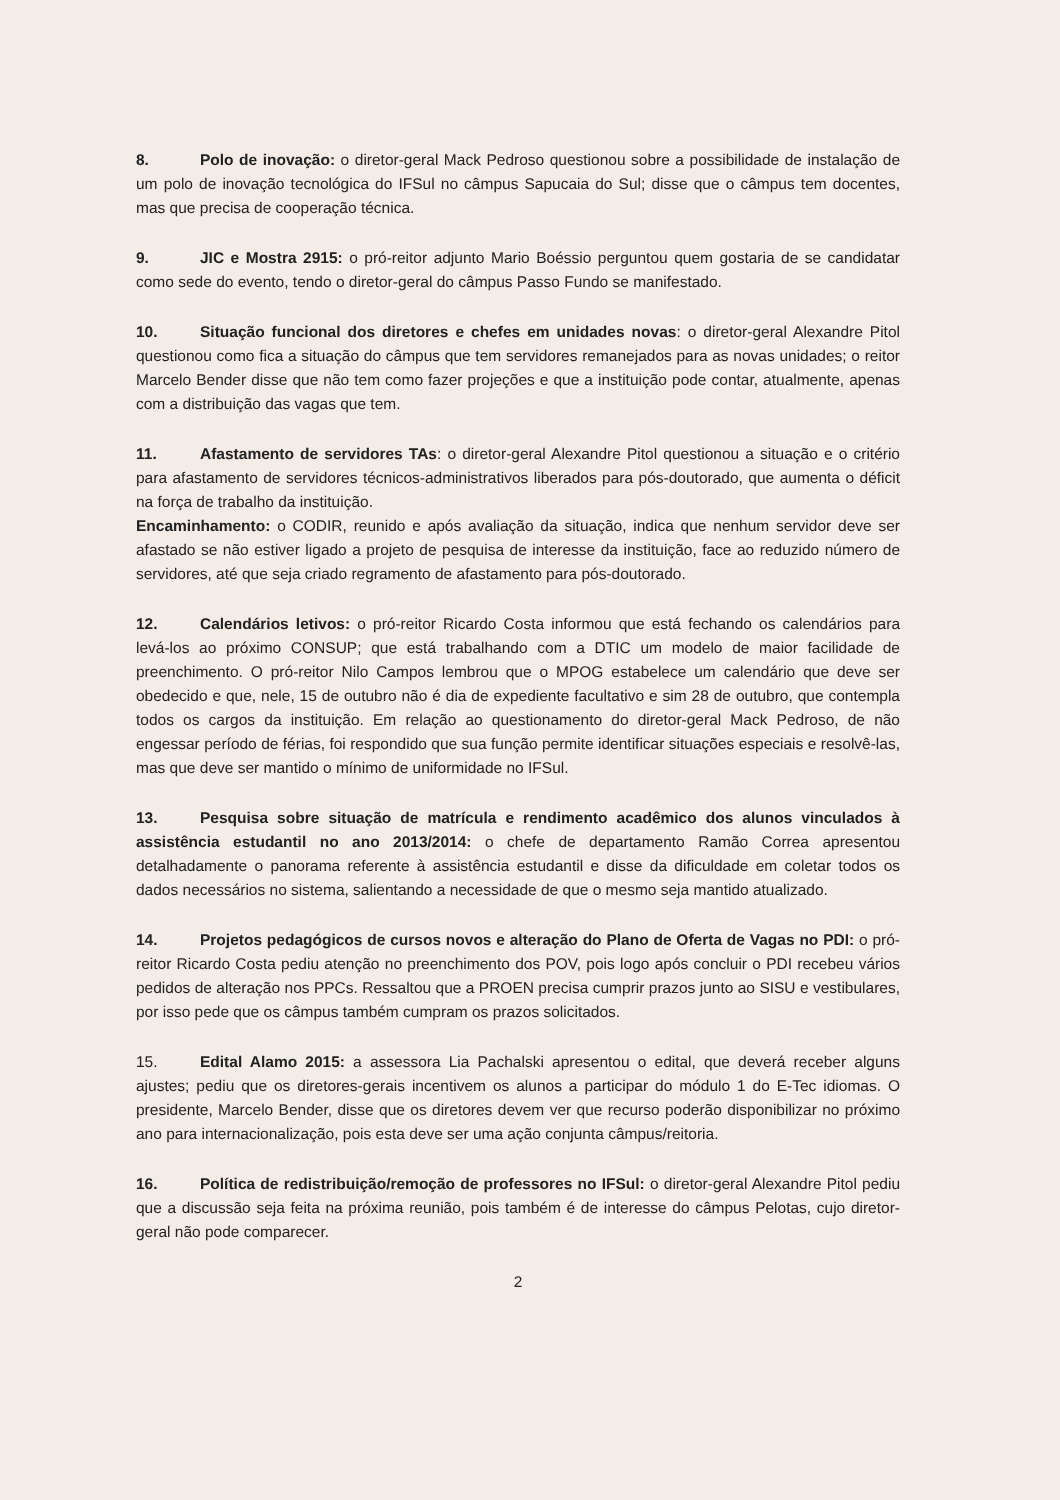8. Polo de inovação: o diretor-geral Mack Pedroso questionou sobre a possibilidade de instalação de um polo de inovação tecnológica do IFSul no câmpus Sapucaia do Sul; disse que o câmpus tem docentes, mas que precisa de cooperação técnica.
9. JIC e Mostra 2915: o pró-reitor adjunto Mario Boéssio perguntou quem gostaria de se candidatar como sede do evento, tendo o diretor-geral do câmpus Passo Fundo se manifestado.
10. Situação funcional dos diretores e chefes em unidades novas: o diretor-geral Alexandre Pitol questionou como fica a situação do câmpus que tem servidores remanejados para as novas unidades; o reitor Marcelo Bender disse que não tem como fazer projeções e que a instituição pode contar, atualmente, apenas com a distribuição das vagas que tem.
11. Afastamento de servidores TAs: o diretor-geral Alexandre Pitol questionou a situação e o critério para afastamento de servidores técnicos-administrativos liberados para pós-doutorado, que aumenta o déficit na força de trabalho da instituição.
Encaminhamento: o CODIR, reunido e após avaliação da situação, indica que nenhum servidor deve ser afastado se não estiver ligado a projeto de pesquisa de interesse da instituição, face ao reduzido número de servidores, até que seja criado regramento de afastamento para pós-doutorado.
12. Calendários letivos: o pró-reitor Ricardo Costa informou que está fechando os calendários para levá-los ao próximo CONSUP; que está trabalhando com a DTIC um modelo de maior facilidade de preenchimento. O pró-reitor Nilo Campos lembrou que o MPOG estabelece um calendário que deve ser obedecido e que, nele, 15 de outubro não é dia de expediente facultativo e sim 28 de outubro, que contempla todos os cargos da instituição. Em relação ao questionamento do diretor-geral Mack Pedroso, de não engessar período de férias, foi respondido que sua função permite identificar situações especiais e resolvê-las, mas que deve ser mantido o mínimo de uniformidade no IFSul.
13. Pesquisa sobre situação de matrícula e rendimento acadêmico dos alunos vinculados à assistência estudantil no ano 2013/2014: o chefe de departamento Ramão Correa apresentou detalhadamente o panorama referente à assistência estudantil e disse da dificuldade em coletar todos os dados necessários no sistema, salientando a necessidade de que o mesmo seja mantido atualizado.
14. Projetos pedagógicos de cursos novos e alteração do Plano de Oferta de Vagas no PDI: o pró-reitor Ricardo Costa pediu atenção no preenchimento dos POV, pois logo após concluir o PDI recebeu vários pedidos de alteração nos PPCs. Ressaltou que a PROEN precisa cumprir prazos junto ao SISU e vestibulares, por isso pede que os câmpus também cumpram os prazos solicitados.
15. Edital Alamo 2015: a assessora Lia Pachalski apresentou o edital, que deverá receber alguns ajustes; pediu que os diretores-gerais incentivem os alunos a participar do módulo 1 do E-Tec idiomas. O presidente, Marcelo Bender, disse que os diretores devem ver que recurso poderão disponibilizar no próximo ano para internacionalização, pois esta deve ser uma ação conjunta câmpus/reitoria.
16. Política de redistribuição/remoção de professores no IFSul: o diretor-geral Alexandre Pitol pediu que a discussão seja feita na próxima reunião, pois também é de interesse do câmpus Pelotas, cujo diretor-geral não pode comparecer.
2